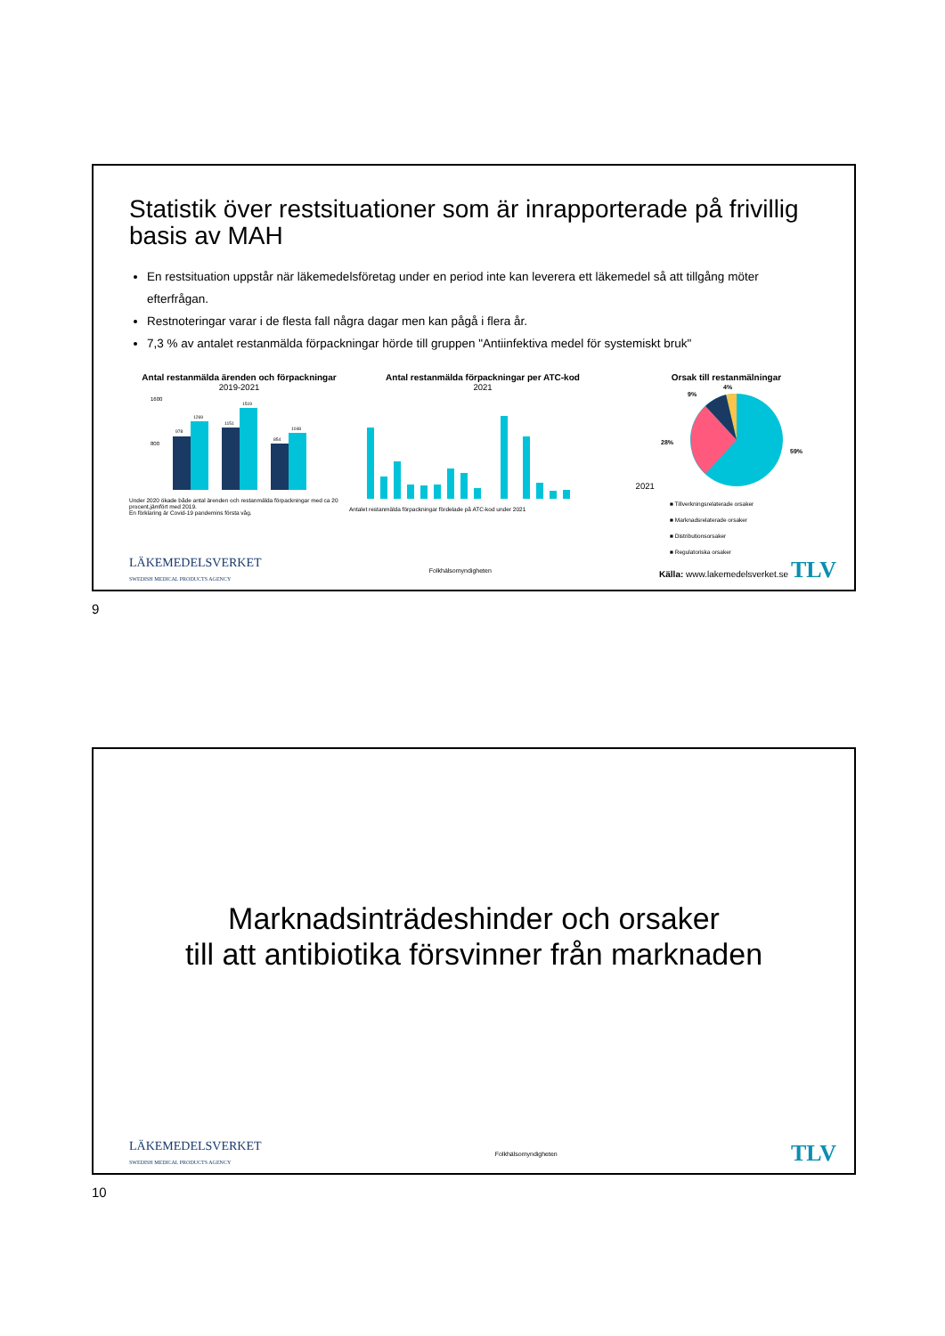Statistik över restsituationer som är inrapporterade på frivillig basis av MAH
En restsituation uppstår när läkemedelsföretag under en period inte kan leverera ett läkemedel så att tillgång möter efterfrågan.
Restnoteringar varar i de flesta fall några dagar men kan pågå i flera år.
7,3 % av antalet restanmälda förpackningar hörde till gruppen "Antiinfektiva medel för systemiskt bruk"
Antal restanmälda ärenden och förpackningar
2019-2021
1600
800
978
1269
1151
1519
854
1048
Under 2020 ökade både antal ärenden och restanmälda förpackningar med ca 20 procent,jämfört med 2019.
En förklaring är Covid-19 pandemins första våg.
Antal restanmälda förpackningar per ATC-kod
2021
Antalet restanmälda förpackningar fördelade på ATC-kod under 2021
Orsak till restanmälningar
2021
4%
9%
28%
59%
■ Tillverkningsrelaterade orsaker
■ Marknadsrelaterade orsaker
■ Distributionsorsaker
■ Regulatoriska orsaker
LÄKEMEDELSVERKET
SWEDISH MEDICAL PRODUCTS AGENCY
Folkhälsomyndigheten
Källa: www.lakemedelsverket.se TLV
9
Marknadsinträdeshinder och orsaker
till att antibiotika försvinner från marknaden
LÄKEMEDELSVERKET
SWEDISH MEDICAL PRODUCTS AGENCY
Folkhälsomyndigheten
TLV
10